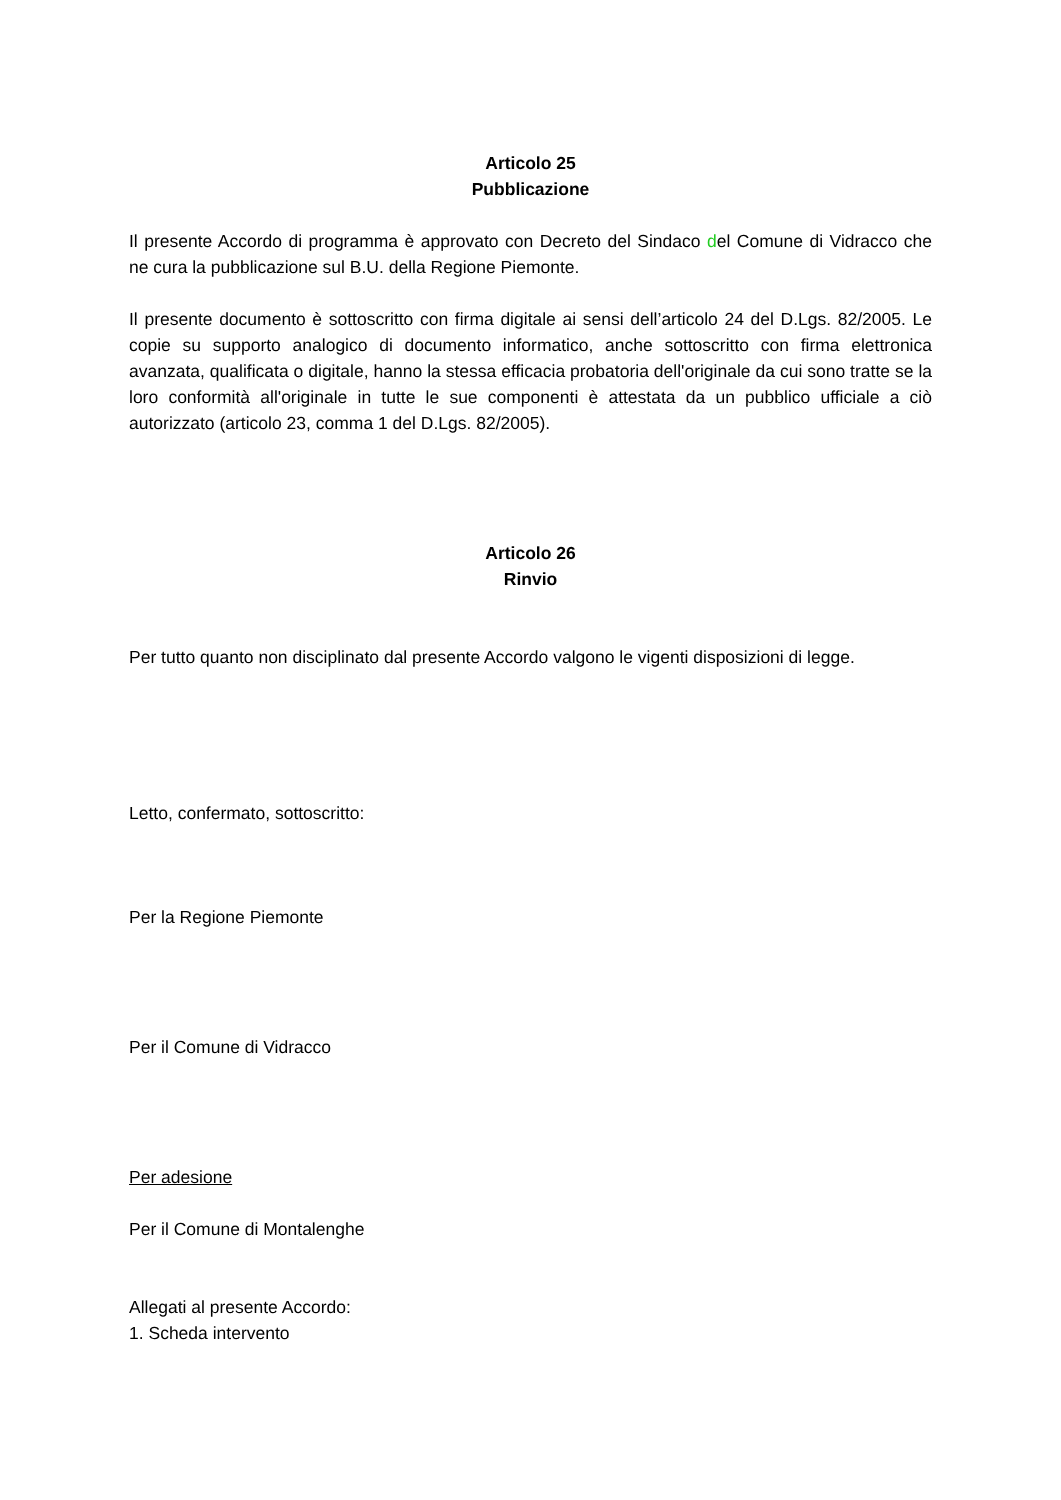Articolo 25
Pubblicazione
Il presente Accordo di programma è approvato con Decreto del Sindaco del Comune di Vidracco che ne cura la pubblicazione sul B.U. della Regione Piemonte.
Il presente documento è sottoscritto con firma digitale ai sensi dell’articolo 24 del D.Lgs. 82/2005. Le copie su supporto analogico di documento informatico, anche sottoscritto con firma elettronica avanzata, qualificata o digitale, hanno la stessa efficacia probatoria dell'originale da cui sono tratte se la loro conformità all'originale in tutte le sue componenti è attestata da un pubblico ufficiale a ciò autorizzato (articolo 23, comma 1 del D.Lgs. 82/2005).
Articolo 26
Rinvio
Per tutto quanto non disciplinato dal presente Accordo valgono le vigenti disposizioni di legge.
Letto, confermato, sottoscritto:
Per la Regione Piemonte
Per il Comune di Vidracco
Per adesione
Per il Comune di Montalenghe
Allegati al presente Accordo:
1. Scheda intervento